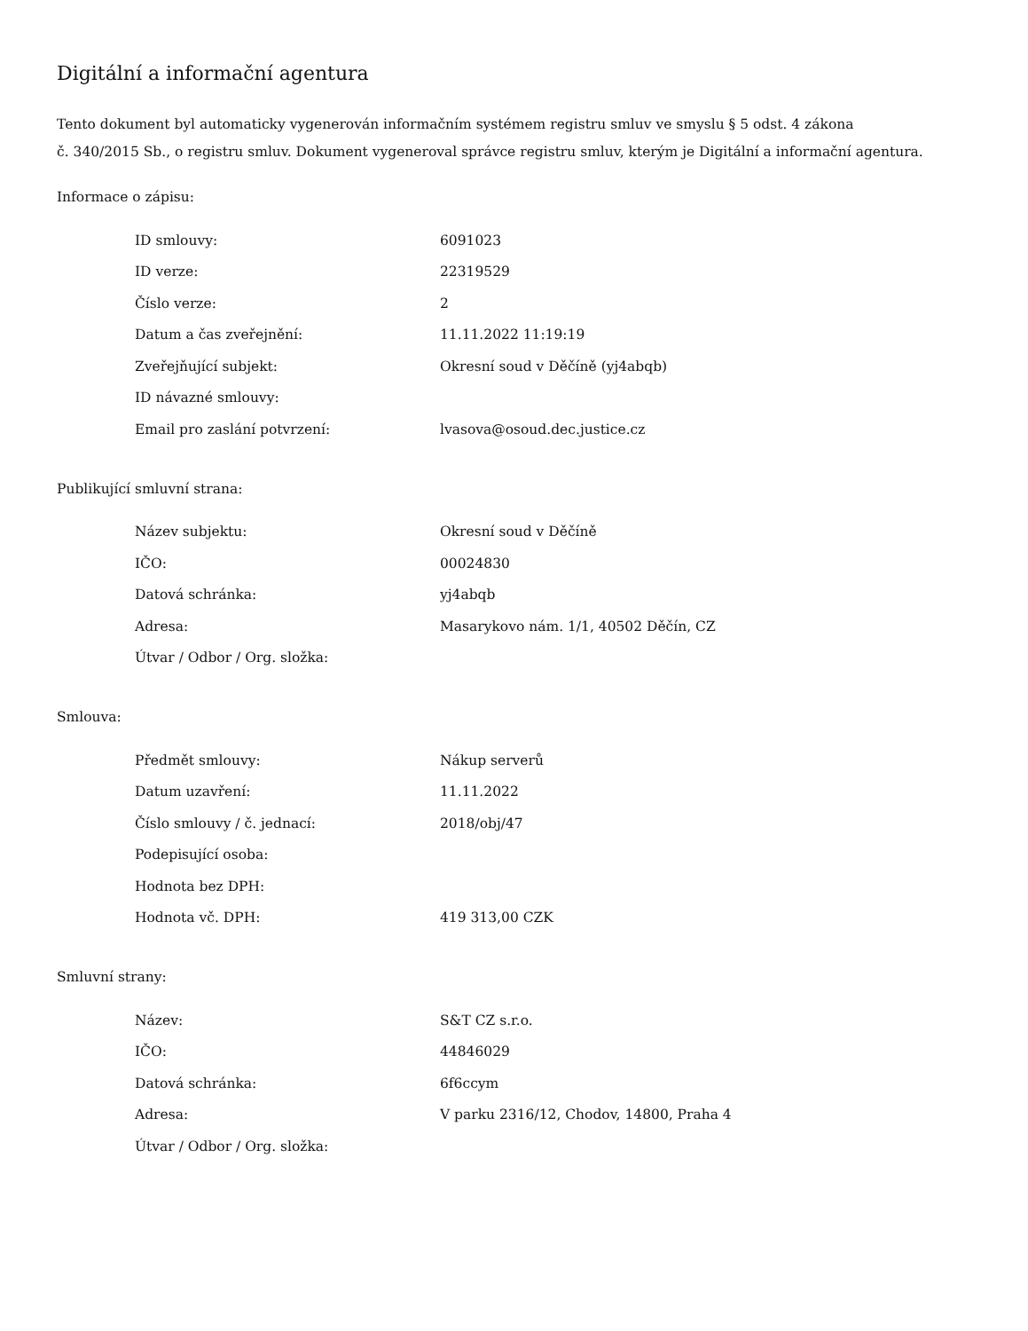Digitální a informační agentura
Tento dokument byl automaticky vygenerován informačním systémem registru smluv ve smyslu § 5 odst. 4 zákona
č. 340/2015 Sb., o registru smluv. Dokument vygeneroval správce registru smluv, kterým je Digitální a informační agentura.
Informace o zápisu:
| ID smlouvy: | 6091023 |
| ID verze: | 22319529 |
| Číslo verze: | 2 |
| Datum a čas zveřejnění: | 11.11.2022 11:19:19 |
| Zveřejňující subjekt: | Okresní soud v Děčíně (yj4abqb) |
| ID návazné smlouvy: | |
| Email pro zaslání potvrzení: | lvasova@osoud.dec.justice.cz |
Publikující smluvní strana:
| Název subjektu: | Okresní soud v Děčíně |
| IČO: | 00024830 |
| Datová schránka: | yj4abqb |
| Adresa: | Masarykovo nám. 1/1, 40502 Děčín, CZ |
| Útvar / Odbor / Org. složka: | |
Smlouva:
| Předmět smlouvy: | Nákup serverů |
| Datum uzavření: | 11.11.2022 |
| Číslo smlouvy / č. jednací: | 2018/obj/47 |
| Podepisující osoba: | |
| Hodnota bez DPH: | |
| Hodnota vč. DPH: | 419 313,00 CZK |
Smluvní strany:
| Název: | S&T CZ s.r.o. |
| IČO: | 44846029 |
| Datová schránka: | 6f6ccym |
| Adresa: | V parku 2316/12, Chodov, 14800, Praha 4 |
| Útvar / Odbor / Org. složka: | |